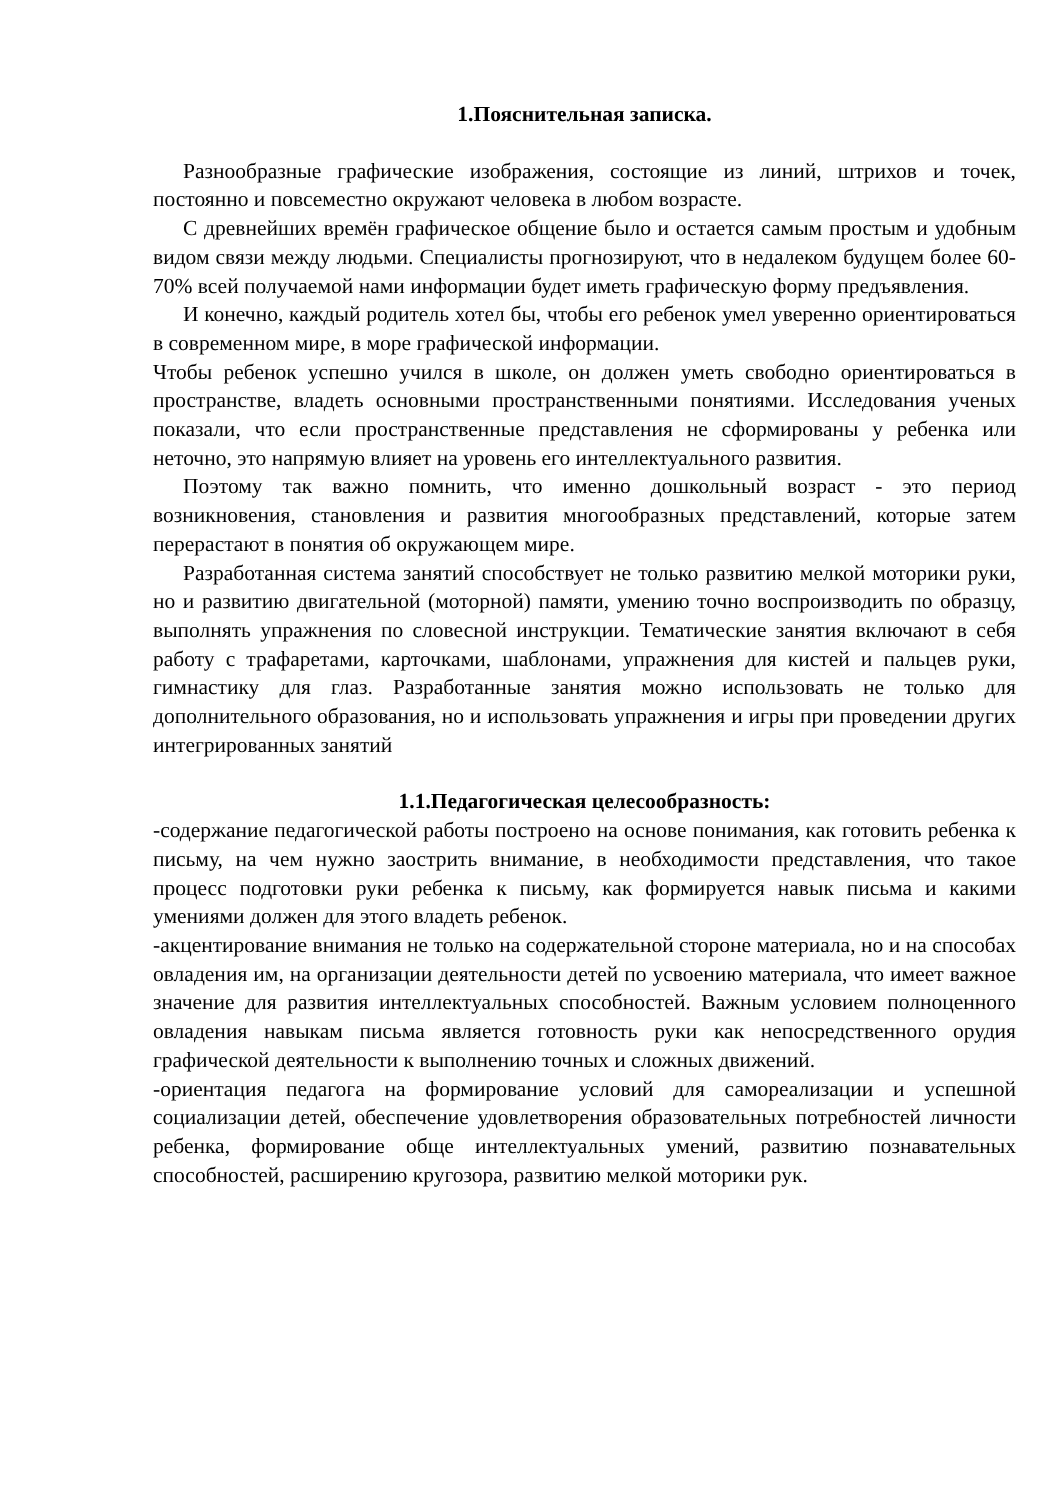1.Пояснительная записка.
Разнообразные графические изображения, состоящие из линий, штрихов и точек, постоянно и повсеместно окружают человека в любом возрасте.
С древнейших времён графическое общение было и остается самым простым и удобным видом связи между людьми. Специалисты прогнозируют, что в недалеком будущем более 60-70% всей получаемой нами информации будет иметь графическую форму предъявления.
И конечно, каждый родитель хотел бы, чтобы его ребенок умел уверенно ориентироваться в современном мире, в море графической информации.
Чтобы ребенок успешно учился в школе, он должен уметь свободно ориентироваться в пространстве, владеть основными пространственными понятиями. Исследования ученых показали, что если пространственные представления не сформированы у ребенка или неточно, это напрямую влияет на уровень его интеллектуального развития.
Поэтому так важно помнить, что именно дошкольный возраст - это период возникновения, становления и развития многообразных представлений, которые затем перерастают в понятия об окружающем мире.
Разработанная система занятий способствует не только развитию мелкой моторики руки, но и развитию двигательной (моторной) памяти, умению точно воспроизводить по образцу, выполнять упражнения по словесной инструкции. Тематические занятия включают в себя работу с трафаретами, карточками, шаблонами, упражнения для кистей и пальцев руки, гимнастику для глаз. Разработанные занятия можно использовать не только для дополнительного образования, но и использовать упражнения и игры при проведении других интегрированных занятий
1.1.Педагогическая целесообразность:
-содержание педагогической работы построено на основе понимания, как готовить ребенка к письму, на чем нужно заострить внимание, в необходимости представления, что такое процесс подготовки руки ребенка к письму, как формируется навык письма и какими умениями должен для этого владеть ребенок.
-акцентирование внимания не только на содержательной стороне материала, но и на способах овладения им, на организации деятельности детей по усвоению материала, что имеет важное значение для развития интеллектуальных способностей. Важным условием полноценного овладения навыкам письма является готовность руки как непосредственного орудия графической деятельности к выполнению точных и сложных движений.
-ориентация педагога на формирование условий для самореализации и успешной социализации детей, обеспечение удовлетворения образовательных потребностей личности ребенка, формирование обще интеллектуальных умений, развитию познавательных способностей, расширению кругозора, развитию мелкой моторики рук.